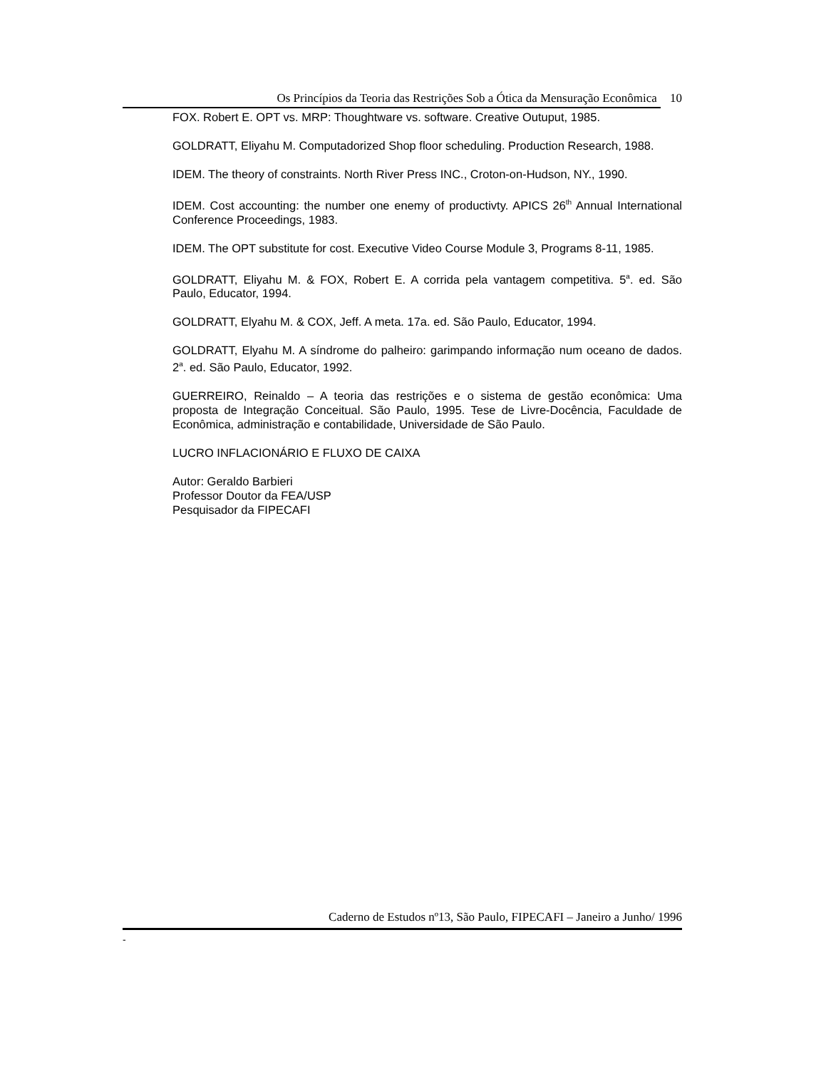Os Princípios da Teoria das Restrições Sob a Ótica da Mensuração Econômica 10
FOX. Robert E. OPT vs. MRP: Thoughtware vs. software. Creative Outuput, 1985.
GOLDRATT, Eliyahu M. Computadorized Shop floor scheduling. Production Research, 1988.
IDEM. The theory of constraints. North River Press INC., Croton-on-Hudson, NY., 1990.
IDEM. Cost accounting: the number one enemy of productivty. APICS 26<sup>th</sup> Annual International Conference Proceedings, 1983.
IDEM. The OPT substitute for cost. Executive Video Course Module 3, Programs 8-11, 1985.
GOLDRATT, Eliyahu M. & FOX, Robert E. A corrida pela vantagem competitiva. 5<sup>a</sup>. ed. São Paulo, Educator, 1994.
GOLDRATT, Elyahu M. & COX, Jeff. A meta. 17a. ed. São Paulo, Educator, 1994.
GOLDRATT, Elyahu M. A síndrome do palheiro: garimpando informação num oceano de dados. 2<sup>a</sup>. ed. São Paulo, Educator, 1992.
GUERREIRO, Reinaldo – A teoria das restrições e o sistema de gestão econômica: Uma proposta de Integração Conceitual. São Paulo, 1995. Tese de Livre-Docência, Faculdade de Econômica, administração e contabilidade, Universidade de São Paulo.
LUCRO INFLACIONÁRIO E FLUXO DE CAIXA
Autor: Geraldo Barbieri
Professor Doutor da FEA/USP
Pesquisador da FIPECAFI
Caderno de Estudos nº13, São Paulo, FIPECAFI – Janeiro a Junho/ 1996
-